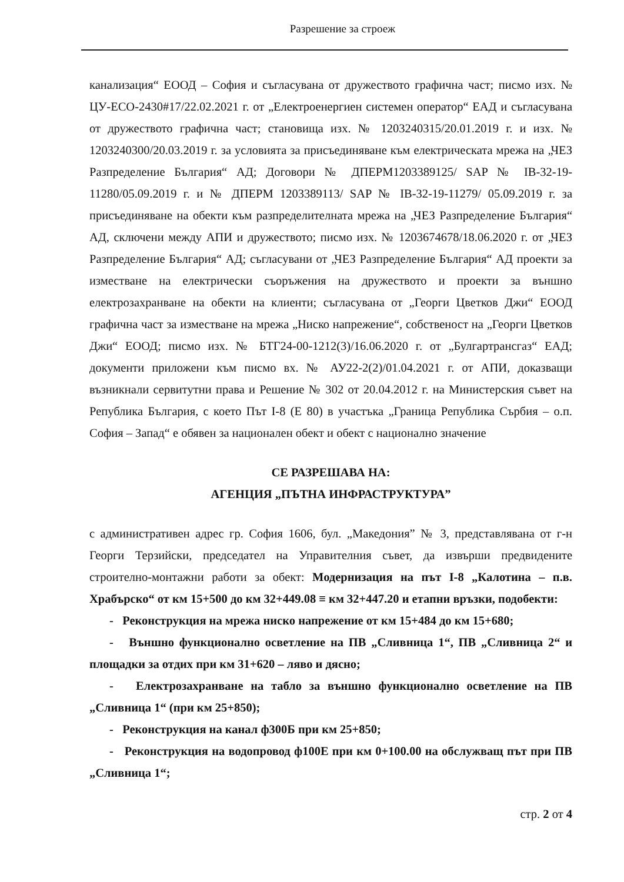Разрешение за строеж
канализация“ ЕООД – София и съгласувана от дружеството графична част; писмо изх. № ЦУ-ЕСО-2430#17/22.02.2021 г. от „Електроенергиен системен оператор“ ЕАД и съгласувана от дружеството графична част; становища изх. № 1203240315/20.01.2019 г. и изх. № 1203240300/20.03.2019 г. за условията за присъединяване към електрическата мрежа на „ЧЕЗ Разпределение България“ АД; Договори № ДПЕРМ1203389125/ SAP № IB-32-19-11280/05.09.2019 г. и № ДПЕРМ 1203389113/ SAP № IB-32-19-11279/ 05.09.2019 г. за присъединяване на обекти към разпределителната мрежа на „ЧЕЗ Разпределение България“ АД, сключени между АПИ и дружеството; писмо изх. № 1203674678/18.06.2020 г. от „ЧЕЗ Разпределение България“ АД; съгласувани от „ЧЕЗ Разпределение България“ АД проекти за изместване на електрически съоръжения на дружеството и проекти за външно електрозахранване на обекти на клиенти; съгласувана от „Георги Цветков Джи“ ЕООД графична част за изместване на мрежа „Ниско напрежение“, собственост на „Георги Цветков Джи“ ЕООД; писмо изх. № БТГ24-00-1212(3)/16.06.2020 г. от „Булгартрансгаз“ ЕАД; документи приложени към писмо вх. № АУ22-2(2)/01.04.2021 г. от АПИ, доказващи възникнали сервитутни права и Решение № 302 от 20.04.2012 г. на Министерския съвет на Република България, с което Път I-8 (Е 80) в участъка „Граница Република Сърбия – о.п. София – Запад“ е обявен за национален обект и обект с национално значение
СЕ РАЗРЕШАВА НА:
АГЕНЦИЯ „ПЪТНА ИНФРАСТРУКТУРА”
с административен адрес гр. София 1606, бул. „Македония” № 3, представлявана от г-н Георги Терзийски, председател на Управителния съвет, да извърши предвидените строително-монтажни работи за обект: Модернизация на път I-8 „Калотина – п.в. Храбърско“ от км 15+500 до км 32+449.08 ≡ км 32+447.20 и етапни връзки, подобекти:
- Реконструкция на мрежа ниско напрежение от км 15+484 до км 15+680;
- Външно функционално осветление на ПВ „Сливница 1“, ПВ „Сливница 2“ и площадки за отдих при км 31+620 – ляво и дясно;
- Електрозахранване на табло за външно функционално осветление на ПВ „Сливница 1“ (при км 25+850);
- Реконструкция на канал ф300Б при км 25+850;
- Реконструкция на водопровод ф100Е при км 0+100.00 на обслужващ път при ПВ „Сливница 1“;
стр. 2 от 4